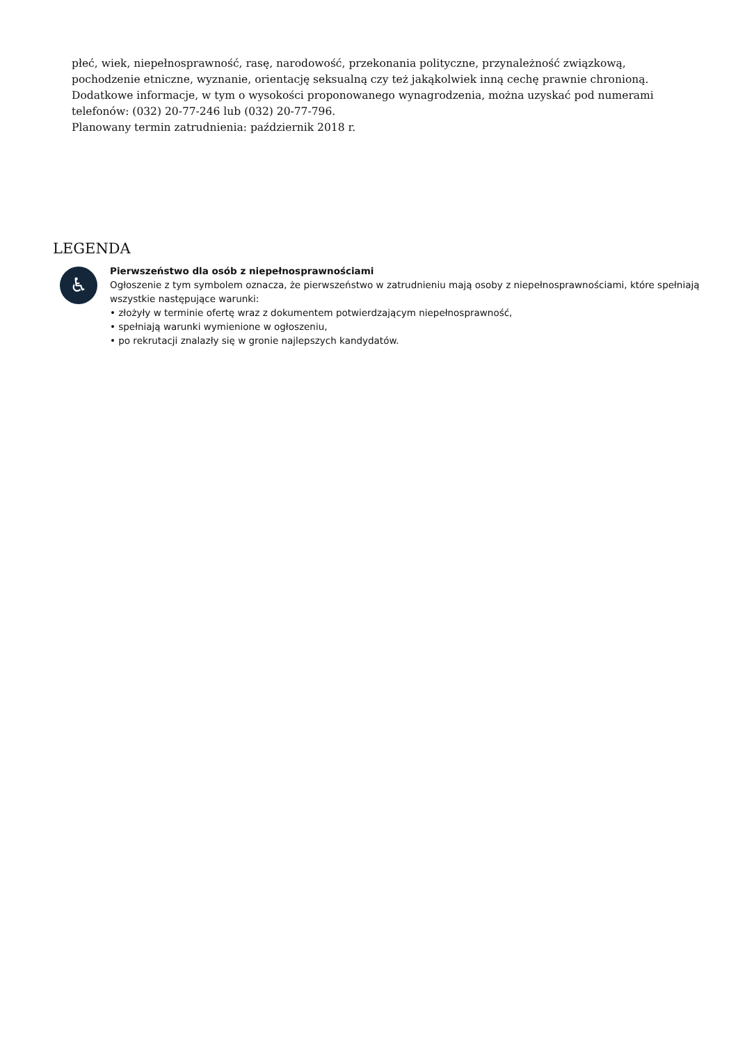płeć, wiek, niepełnosprawność, rasę, narodowość, przekonania polityczne, przynależność związkową, pochodzenie etniczne, wyznanie, orientację seksualną czy też jakąkolwiek inną cechę prawnie chronioną.
Dodatkowe informacje, w tym o wysokości proponowanego wynagrodzenia, można uzyskać pod numerami telefonów: (032) 20-77-246 lub (032) 20-77-796.
Planowany termin zatrudnienia: październik 2018 r.
LEGENDA
♿
Pierwszeństwo dla osób z niepełnosprawnościami
Ogłoszenie z tym symbolem oznacza, że pierwszeństwo w zatrudnieniu mają osoby z niepełnosprawnościami, które spełniają wszystkie następujące warunki:
• złożyły w terminie ofertę wraz z dokumentem potwierdzającym niepełnosprawność,
• spełniają warunki wymienione w ogłoszeniu,
• po rekrutacji znalazły się w gronie najlepszych kandydatów.